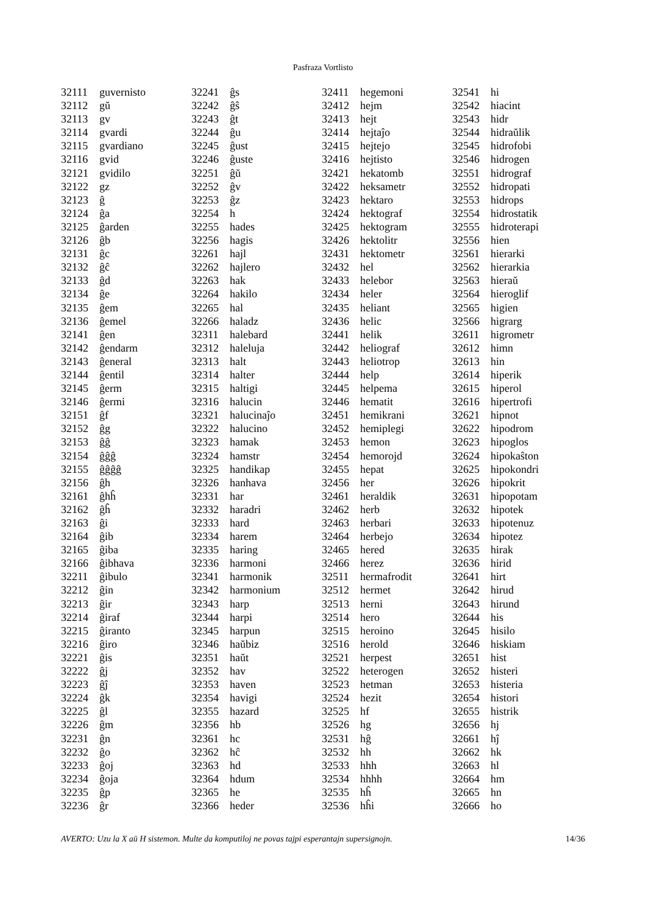Pasfraza Vortlisto
| 32111 | guvernisto |
| 32112 | gŭ |
| 32113 | gv |
| 32114 | gvardi |
| 32115 | gvardiano |
| 32116 | gvid |
| 32121 | gvidilo |
| 32122 | gz |
| 32123 | ĝ |
| 32124 | ĝa |
| 32125 | ĝarden |
| 32126 | ĝb |
| 32131 | ĝc |
| 32132 | ĝĉ |
| 32133 | ĝd |
| 32134 | ĝe |
| 32135 | ĝem |
| 32136 | ĝemel |
| 32141 | ĝen |
| 32142 | ĝendarm |
| 32143 | ĝeneral |
| 32144 | ĝentil |
| 32145 | ĝerm |
| 32146 | ĝermi |
| 32151 | ĝf |
| 32152 | ĝg |
| 32153 | ĝĝ |
| 32154 | ĝĝĝ |
| 32155 | ĝĝĝĝ |
| 32156 | ĝh |
| 32161 | ĝhĥ |
| 32162 | ĝĥ |
| 32163 | ĝi |
| 32164 | ĝib |
| 32165 | ĝiba |
| 32166 | ĝibhava |
| 32211 | ĝibulo |
| 32212 | ĝin |
| 32213 | ĝir |
| 32214 | ĝiraf |
| 32215 | ĝiranto |
| 32216 | ĝiro |
| 32221 | ĝis |
| 32222 | ĝj |
| 32223 | ĝĵ |
| 32224 | ĝk |
| 32225 | ĝl |
| 32226 | ĝm |
| 32231 | ĝn |
| 32232 | ĝo |
| 32233 | ĝoj |
| 32234 | ĝoja |
| 32235 | ĝp |
| 32236 | ĝr |
| 32241 | ĝs |
| 32242 | ĝŝ |
| 32243 | ĝt |
| 32244 | ĝu |
| 32245 | ĝust |
| 32246 | ĝuste |
| 32251 | ĝŭ |
| 32252 | ĝv |
| 32253 | ĝz |
| 32254 | h |
| 32255 | hades |
| 32256 | hagis |
| 32261 | hajl |
| 32262 | hajlero |
| 32263 | hak |
| 32264 | hakilo |
| 32265 | hal |
| 32266 | haladz |
| 32311 | halebard |
| 32312 | haleluja |
| 32313 | halt |
| 32314 | halter |
| 32315 | haltigi |
| 32316 | halucin |
| 32321 | halucinaĵo |
| 32322 | halucino |
| 32323 | hamak |
| 32324 | hamstr |
| 32325 | handikap |
| 32326 | hanhava |
| 32331 | har |
| 32332 | haradri |
| 32333 | hard |
| 32334 | harem |
| 32335 | haring |
| 32336 | harmoni |
| 32341 | harmonik |
| 32342 | harmonium |
| 32343 | harp |
| 32344 | harpi |
| 32345 | harpun |
| 32346 | haŭbiz |
| 32351 | haŭt |
| 32352 | hav |
| 32353 | haven |
| 32354 | havigi |
| 32355 | hazard |
| 32356 | hb |
| 32361 | hc |
| 32362 | hĉ |
| 32363 | hd |
| 32364 | hdum |
| 32365 | he |
| 32366 | heder |
| 32411 | hegemoni |
| 32412 | hejm |
| 32413 | hejt |
| 32414 | hejtaĵo |
| 32415 | hejtejo |
| 32416 | hejtisto |
| 32421 | hekatomb |
| 32422 | heksametr |
| 32423 | hektaro |
| 32424 | hektograf |
| 32425 | hektogram |
| 32426 | hektolitr |
| 32431 | hektometr |
| 32432 | hel |
| 32433 | helebor |
| 32434 | heler |
| 32435 | heliant |
| 32436 | helic |
| 32441 | helik |
| 32442 | heliograf |
| 32443 | heliotrop |
| 32444 | help |
| 32445 | helpema |
| 32446 | hematit |
| 32451 | hemikrani |
| 32452 | hemiplegi |
| 32453 | hemon |
| 32454 | hemorojd |
| 32455 | hepat |
| 32456 | her |
| 32461 | heraldik |
| 32462 | herb |
| 32463 | herbari |
| 32464 | herbejo |
| 32465 | hered |
| 32466 | herez |
| 32511 | hermafrodit |
| 32512 | hermet |
| 32513 | herni |
| 32514 | hero |
| 32515 | heroino |
| 32516 | herold |
| 32521 | herpest |
| 32522 | heterogen |
| 32523 | hetman |
| 32524 | hezit |
| 32525 | hf |
| 32526 | hg |
| 32531 | hĝ |
| 32532 | hh |
| 32533 | hhh |
| 32534 | hhhh |
| 32535 | hĥ |
| 32536 | hĥi |
| 32541 | hi |
| 32542 | hiacint |
| 32543 | hidr |
| 32544 | hidraŭlik |
| 32545 | hidrofobi |
| 32546 | hidrogen |
| 32551 | hidrograf |
| 32552 | hidropati |
| 32553 | hidrops |
| 32554 | hidrostatik |
| 32555 | hidroterapi |
| 32556 | hien |
| 32561 | hierarki |
| 32562 | hierarkia |
| 32563 | hieraŭ |
| 32564 | hieroglif |
| 32565 | higien |
| 32566 | higrarg |
| 32611 | higrometr |
| 32612 | himn |
| 32613 | hin |
| 32614 | hiperik |
| 32615 | hiperol |
| 32616 | hipertrofi |
| 32621 | hipnot |
| 32622 | hipodrom |
| 32623 | hipoglos |
| 32624 | hipokaŝton |
| 32625 | hipokondri |
| 32626 | hipokrit |
| 32631 | hipopotam |
| 32632 | hipotek |
| 32633 | hipotenuz |
| 32634 | hipotez |
| 32635 | hirak |
| 32636 | hirid |
| 32641 | hirt |
| 32642 | hirud |
| 32643 | hirund |
| 32644 | his |
| 32645 | hisilo |
| 32646 | hiskiam |
| 32651 | hist |
| 32652 | histeri |
| 32653 | histeria |
| 32654 | histori |
| 32655 | histrik |
| 32656 | hj |
| 32661 | hĵ |
| 32662 | hk |
| 32663 | hl |
| 32664 | hm |
| 32665 | hn |
| 32666 | ho |
AVERTO: Uzu la X aŭ H sistemon. Multe da komputiloj ne povas tajpi esperantajn supersignojn. 14/36